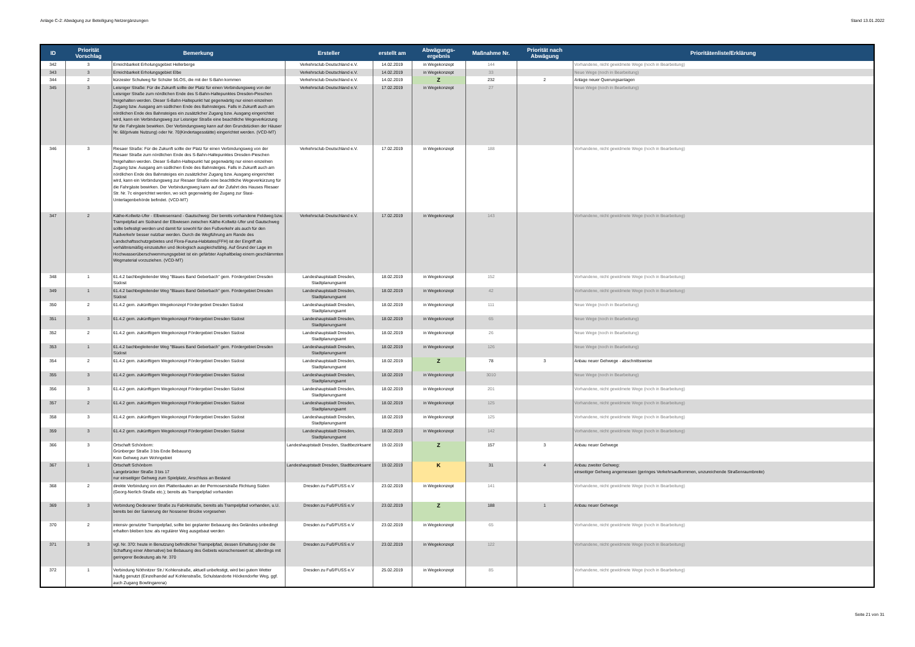Anlage C-2: Abwägung zur Beteiligung Netzergänzungen Stand 13.01.2022
| ID | Priorität Vorschlag | Bemerkung | Ersteller | erstellt am | Abwägungs-ergebnis | Maßnahme Nr. | Priorität nach Abwägung | Prioritätenliste/Erklärung |
| --- | --- | --- | --- | --- | --- | --- | --- | --- |
| 342 | 3 | Erreichbarkeit Erholungsgebiet Hellerberge | Verkehrsclub Deutschland e.V. | 14.02.2019 | in Wegekonzept | 144 | | Vorhandene, nicht gewidmete Wege (noch in Bearbeitung) |
| 343 | 3 | Erreichbarkeit Erholungsgebiet Elbe | Verkehrsclub Deutschland e.V. | 14.02.2019 | in Wegekonzept | 33 | | Neue Wege (noch in Bearbeitung) |
| 344 | 2 | kürzester Schulweg für Schüler 56.OS, die mit der S-Bahn kommen | Verkehrsclub Deutschland e.V. | 14.02.2019 | Z | 232 | 2 | Anlage neuer Querungsanlagen |
| 345 | 3 | Leisniger Straße: Für die Zukunft sollte der Platz für einen Verbindungsweg von der Leisniger Straße zum nördlichen Ende des S-Bahn-Haltepunktes Dresden-Pieschen freigehalten werden. Dieser S-Bahn-Haltepunkt hat gegenwärtig nur einen einzelnen Zugang bzw. Ausgang am südlichen Ende des Bahnsteiges. Falls in Zukunft auch am nördlichen Ende des Bahnsteiges ein zusätzlicher Zugang bzw. Ausgang eingerichtet wird, kann ein Verbindungsweg zur Leisniger Straße eine beachtliche Wegeverkürzung für die Fahrgäste bewirken. Der Verbindungsweg kann auf den Grundstücken der Häuser Nr. 68(private Nutzung) oder Nr. 70(Kindertagesstätte) eingerichtet werden. (VCD-MT) | Verkehrsclub Deutschland e.V. | 17.02.2019 | in Wegekonzept | 27 | | Neue Wege (noch in Bearbeitung) |
| 346 | 3 | Riesaer Straße: Für die Zukunft sollte der Platz für einen Verbindungsweg von der Riesaer Straße zum nördlichen Ende des S-Bahn-Haltepunktes Dresden-Pieschen freigehalten werden. Dieser S-Bahn-Haltepunkt hat gegenwärtig nur einen einzelnen Zugang bzw. Ausgang am südlichen Ende des Bahnsteiges. Falls in Zukunft auch am nördlichen Ende des Bahnsteiges ein zusätzlicher Zugang bzw. Ausgang eingerichtet wird, kann ein Verbindungsweg zur Riesaer Straße eine beachtliche Wegeverkürzung für die Fahrgäste bewirken. Der Verbindungsweg kann auf der Zufahrt des Hauses Riesaer Str. Nr. 7c eingerichtet werden, wo sich gegenwärtig der Zugang zur Stasi-Unterlagenbehörde befindet. (VCD-MT) | Verkehrsclub Deutschland e.V. | 17.02.2019 | in Wegekonzept | 188 | | Vorhandene, nicht gewidmete Wege (noch in Bearbeitung) |
| 347 | 2 | Käthe-Kollwitz-Ufer - Elbwiesenrand - Gautschweg: Der bereits vorhandene Feldweg bzw. Trampelpfad am Südrand der Elbwiesen zwischen Käthe-Kollwitz-Ufer und Gautschweg sollte befestigt werden und damit für sowohl für den Fußverkehr als auch für den Radverkehr besser nutzbar werden. Durch die Wegführung am Rande des Landschaftsschutzgebietes und Flora-Fauna-Habitates(FFH) ist der Eingriff als verhältnismäßig einzustufen und ökologisch ausgleichsfähig. Auf Grund der Lage im Hochwasserüberschwemmungsgebiet ist ein gefärbter Asphaltbelag einem geschlämmten Wegmaterial vorzuziehen. (VCD-MT) | Verkehrsclub Deutschland e.V. | 17.02.2019 | in Wegekonzept | 143 | | Vorhandene, nicht gewidmete Wege (noch in Bearbeitung) |
| 348 | 1 | 61.4.2 bachbegleitender Weg "Blaues Band Geberbach" gem. Fördergebiet Dresden Südost | Landeshauptstadt Dresden, Stadtplanungsamt | 18.02.2019 | in Wegekonzept | 152 | | Vorhandene, nicht gewidmete Wege (noch in Bearbeitung) |
| 349 | 1 | 61.4.2 bachbegleitender Weg "Blaues Band Geberbach" gem. Fördergebiet Dresden Südost | Landeshauptstadt Dresden, Stadtplanungsamt | 18.02.2019 | in Wegekonzept | 42 | | Vorhandene, nicht gewidmete Wege (noch in Bearbeitung) |
| 350 | 2 | 61.4.2 gem. zukünftigen Wegekonzept Fördergebiet Dresden Südost | Landeshauptstadt Dresden, Stadtplanungsamt | 18.02.2019 | in Wegekonzept | 111 | | Neue Wege (noch in Bearbeitung) |
| 351 | 3 | 61.4.2 gem. zukünftigem Wegekonzept Fördergebiet Dresden Südost | Landeshauptstadt Dresden, Stadtplanungsamt | 18.02.2019 | in Wegekonzept | 65 | | Neue Wege (noch in Bearbeitung) |
| 352 | 2 | 61.4.2 gem. zukünftigem Wegekonzept Fördergebiet Dresden Südost | Landeshauptstadt Dresden, Stadtplanungsamt | 18.02.2019 | in Wegekonzept | 26 | | Neue Wege (noch in Bearbeitung) |
| 353 | 1 | 61.4.2 bachbegleitender Weg "Blaues Band Geberbach" gem. Fördergebiet Dresden Südost | Landeshauptstadt Dresden, Stadtplanungsamt | 18.02.2019 | in Wegekonzept | 126 | | Neue Wege (noch in Bearbeitung) |
| 354 | 2 | 61.4.2 gem. zukünftigem Wegekonzept Fördergebiet Dresden Südost | Landeshauptstadt Dresden, Stadtplanungsamt | 18.02.2019 | Z | 78 | 3 | Anbau neuer Gehwege - abschnittsweise |
| 355 | 3 | 61.4.2 gem. zukünftigem Wegekonzept Fördergebiet Dresden Südost | Landeshauptstadt Dresden, Stadtplanungsamt | 18.02.2019 | in Wegekonzept | 3010 | | Neue Wege (noch in Bearbeitung) |
| 356 | 3 | 61.4.2 gem. zukünftigem Wegekonzept Fördergebiet Dresden Südost | Landeshauptstadt Dresden, Stadtplanungsamt | 18.02.2019 | in Wegekonzept | 201 | | Vorhandene, nicht gewidmete Wege (noch in Bearbeitung) |
| 357 | 2 | 61.4.2 gem. zukünftigem Wegekonzept Fördergebiet Dresden Südost | Landeshauptstadt Dresden, Stadtplanungsamt | 18.02.2019 | in Wegekonzept | 125 | | Vorhandene, nicht gewidmete Wege (noch in Bearbeitung) |
| 358 | 3 | 61.4.2 gem. zukünftigem Wegekonzept Fördergebiet Dresden Südost | Landeshauptstadt Dresden, Stadtplanungsamt | 18.02.2019 | in Wegekonzept | 125 | | Vorhandene, nicht gewidmete Wege (noch in Bearbeitung) |
| 359 | 3 | 61.4.2 gem. zukünftigem Wegekonzept Fördergebiet Dresden Südost | Landeshauptstadt Dresden, Stadtplanungsamt | 18.02.2019 | in Wegekonzept | 142 | | Vorhandene, nicht gewidmete Wege (noch in Bearbeitung) |
| 366 | 3 | Ortschaft Schönborn: Grünberger Straße 3 bis Ende Bebauung Kein Gehweg zum Wohngebiet | Landeshauptstadt Dresden, Stadtbezirksamt | 19.02.2019 | Z | 157 | 3 | Anbau neuer Gehwege |
| 367 | 1 | Ortschaft Schönborn Langebrücker Straße 3 bis 17 nur einseitiger Gehweg zum Spielplatz, Anschluss an Bestand | Landeshauptstadt Dresden, Stadtbezirksamt | 19.02.2019 | K | 31 | 4 | Anbau zweiter Gehweg: einseitiger Gehweg angemessen (geringes Verkehrsaufkommen, unzureichende Straßenraumbreite) |
| 368 | 2 | direkte Verbindung von den Plattenbauten an der Permoserstraße Richtung Süden (Georg-Nerlich-Straße etc.); bereits als Trampelpfad vorhanden | Dresden zu Fuß/FUSS e.V | 23.02.2019 | in Wegekonzept | 141 | | Vorhandene, nicht gewidmete Wege (noch in Bearbeitung) |
| 369 | 3 | Verbindung Oederaner Straße zu Fabrikstraße, bereits als Trampelpfad vorhanden, u.U. bereits bei der Sanierung der Nossener Brücke vorgesehen | Dresden zu Fuß/FUSS e.V | 23.02.2019 | Z | 188 | 1 | Anbau neuer Gehwege |
| 370 | 2 | intensiv genutzter Trampelpfad, sollte bei geplanter Bebauung des Geländes unbedingt erhalten bleiben bzw. als regulärer Weg ausgebaut werden | Dresden zu Fuß/FUSS e.V | 23.02.2019 | in Wegekonzept | 65 | | Vorhandene, nicht gewidmete Wege (noch in Bearbeitung) |
| 371 | 3 | vgl. Nr. 370: heute in Benutzung befindlicher Trampelpfad, dessen Erhaltung (oder die Schaffung einer Alternative) bei Bebauung des Gebiets wünschenswert ist; allerdings mit geringerer Bedeutung als Nr. 370 | Dresden zu Fuß/FUSS e.V | 23.02.2019 | in Wegekonzept | 122 | | Vorhandene, nicht gewidmete Wege (noch in Bearbeitung) |
| 372 | 1 | Verbindung Nöthnitzer Str./ Kohlenstraße, aktuell unbefestigt, wird bei gutem Wetter häufig genutzt (Einzelhandel auf Kohlenstraße, Schulstandorte Höckendorfer Weg, ggf. auch Zugang Bowlingarena) | Dresden zu Fuß/FUSS e.V | 25.02.2019 | in Wegekonzept | 85 | | Vorhandene, nicht gewidmete Wege (noch in Bearbeitung) |
Seite 21 von 31